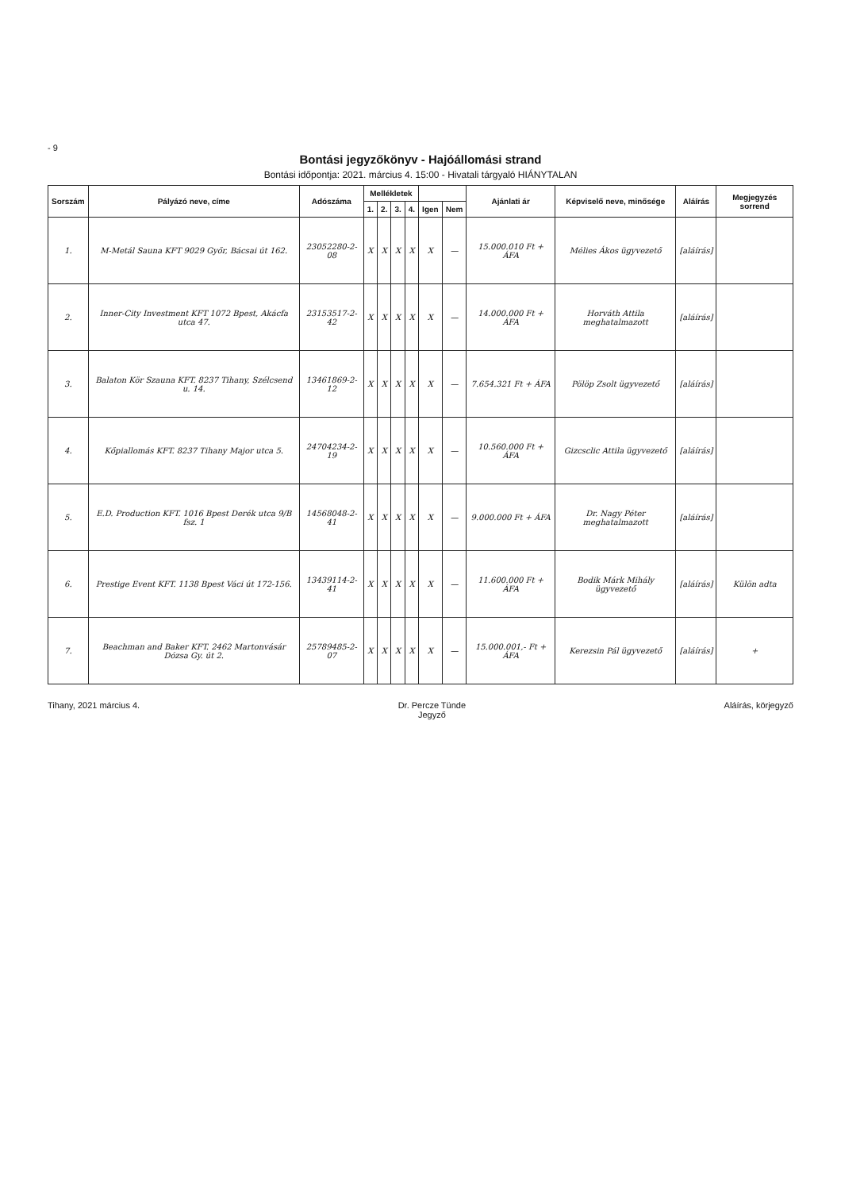- 9
Bontási jegyzőkönyv - Hajóállomási strand
Bontási időpontja: 2021. március 4. 15:00 - Hivatali tárgyaló HIÁNYTALAN
| Sorszám | Pályázó neve, címe | Adószáma | Mellékletek | | | | | | Ajánlati ár | Képviselő neve, minősége | Aláírás | Megjegyzés sorrend |
| --- | --- | --- | --- | --- | --- | --- | --- | --- | --- | --- | --- | --- |
| | | | 1. | 2. | 3. | 4. | Igen | Nem | | | | |
| 1. | M-Metál Sauna KFT 9029 Győr, Bácsai út 162. | 23052280-2-08 | X | X | X | X | X | — | 15.000.010 Ft + ÁFA | Mélies Ákos ügyvezető | [aláírás] | |
| 2. | Inner-City Investment KFT 1072 Bpest, Akácfa utca 47. | 23153517-2-42 | X | X | X | X | X | — | 14.000.000 Ft + ÁFA | Horváth Attila meghatalmazott | [aláírás] | |
| 3. | Balaton Kör Szauna KFT. 8237 Tihany, Szélcsend u. 14. | 13461869-2-12 | X | X | X | X | X | — | 7.654.321 Ft + ÁFA | Pölöp Zsolt ügyvezető | [aláírás] | |
| 4. | Kőpiallomás KFT. 8237 Tihany Major utca 5. | 24704234-2-19 | X | X | X | X | X | — | 10.560.000 Ft + ÁFA | Gizcsclic Attila ügyvezető | [aláírás] | |
| 5. | E.D. Production KFT. 1016 Bpest Derék utca 9/B fsz. 1 | 14568048-2-41 | X | X | X | X | X | — | 9.000.000 Ft + ÁFA | Dr. Nagy Péter meghatalmazott | [aláírás] | |
| 6. | Prestige Event KFT. 1138 Bpest Váci út 172-156. | 13439114-2-41 | X | X | X | X | X | — | 11.600.000 Ft + ÁFA | Bodik Márk Mihály ügyvezető | [aláírás] | Külön adta |
| 7. | Beachman and Baker KFT. 2462 Martonvásár Dózsa Gy. út 2. | 25789485-2-07 | X | X | X | X | X | — | 15.000.001,- Ft + ÁFA | Kerezsin Pál ügyvezető | [aláírás] | + |
Tihany, 2021 március 4. Dr. Percze Tünde
Jegyző
Aláírás, körjegyző